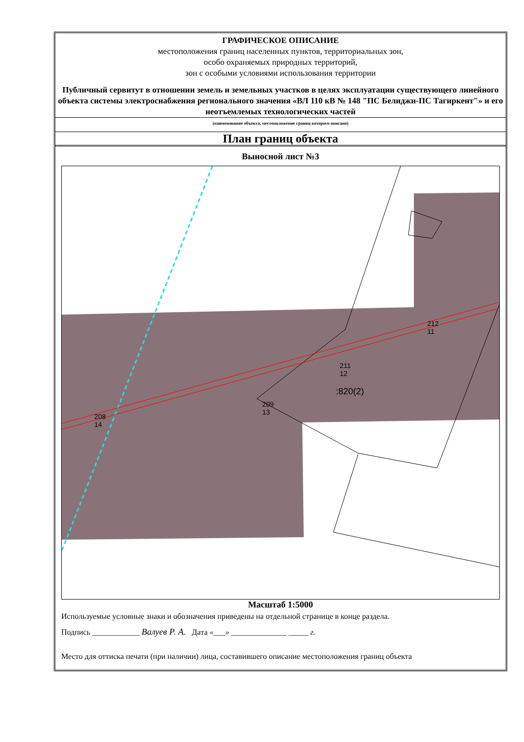ГРАФИЧЕСКОЕ ОПИСАНИЕ
местоположения границ населенных пунктов, территориальных зон,
особо охраняемых природных территорий,
зон с особыми условиями использования территории
Публичный сервитут в отношении земель и земельных участков в целях эксплуатации существующего линейного объекта системы электроснабжения регионального значения «ВЛ 110 кВ № 148 "ПС Белиджи-ПС Тагиркент"» и его неотъемлемых технологических частей
(наименование объекта, местоположение границ которого описано)
План границ объекта
Выносной лист №3
208
14
209
13
211
12
212
11
:820(2)
Масштаб 1:5000
Используемые условные знаки и обозначения приведены на отдельной странице в конце раздела.
Подпись ____________ Валуев Р. А. Дата «___» ______________ _____ г.
Место для оттиска печати (при наличии) лица, составившего описание местоположения границ объекта